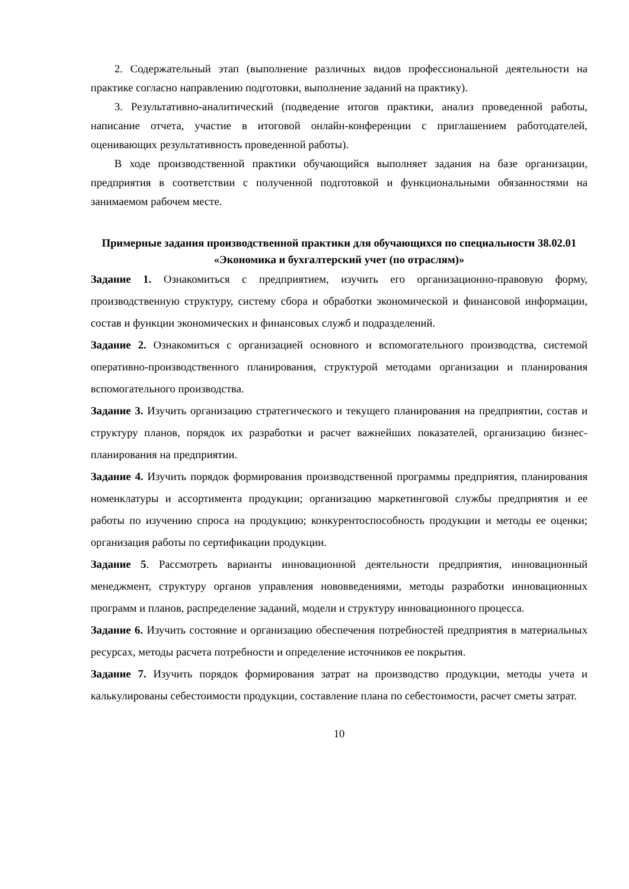2. Содержательный этап (выполнение различных видов профессиональной деятельности на практике согласно направлению подготовки, выполнение заданий на практику).
3. Результативно-аналитический (подведение итогов практики, анализ проведенной работы, написание отчета, участие в итоговой онлайн-конференции с приглашением работодателей, оценивающих результативность проведенной работы).
В ходе производственной практики обучающийся выполняет задания на базе организации, предприятия в соответствии с полученной подготовкой и функциональными обязанностями на занимаемом рабочем месте.
Примерные задания производственной практики для обучающихся по специальности 38.02.01 «Экономика и бухгалтерский учет (по отраслям)»
Задание 1. Ознакомиться с предприятием, изучить его организационно-правовую форму, производственную структуру, систему сбора и обработки экономической и финансовой информации, состав и функции экономических и финансовых служб и подразделений.
Задание 2. Ознакомиться с организацией основного и вспомогательного производства, системой оперативно-производственного планирования, структурой методами организации и планирования вспомогательного производства.
Задание 3. Изучить организацию стратегического и текущего планирования на предприятии, состав и структуру планов, порядок их разработки и расчет важнейших показателей, организацию бизнес-планирования на предприятии.
Задание 4. Изучить порядок формирования производственной программы предприятия, планирования номенклатуры и ассортимента продукции; организацию маркетинговой службы предприятия и ее работы по изучению спроса на продукцию; конкурентоспособность продукции и методы ее оценки; организация работы по сертификации продукции.
Задание 5. Рассмотреть варианты инновационной деятельности предприятия, инновационный менеджмент, структуру органов управления нововведениями, методы разработки инновационных программ и планов, распределение заданий, модели и структуру инновационного процесса.
Задание 6. Изучить состояние и организацию обеспечения потребностей предприятия в материальных ресурсах, методы расчета потребности и определение источников ее покрытия.
Задание 7. Изучить порядок формирования затрат на производство продукции, методы учета и калькулированы себестоимости продукции, составление плана по себестоимости, расчет сметы затрат.
10